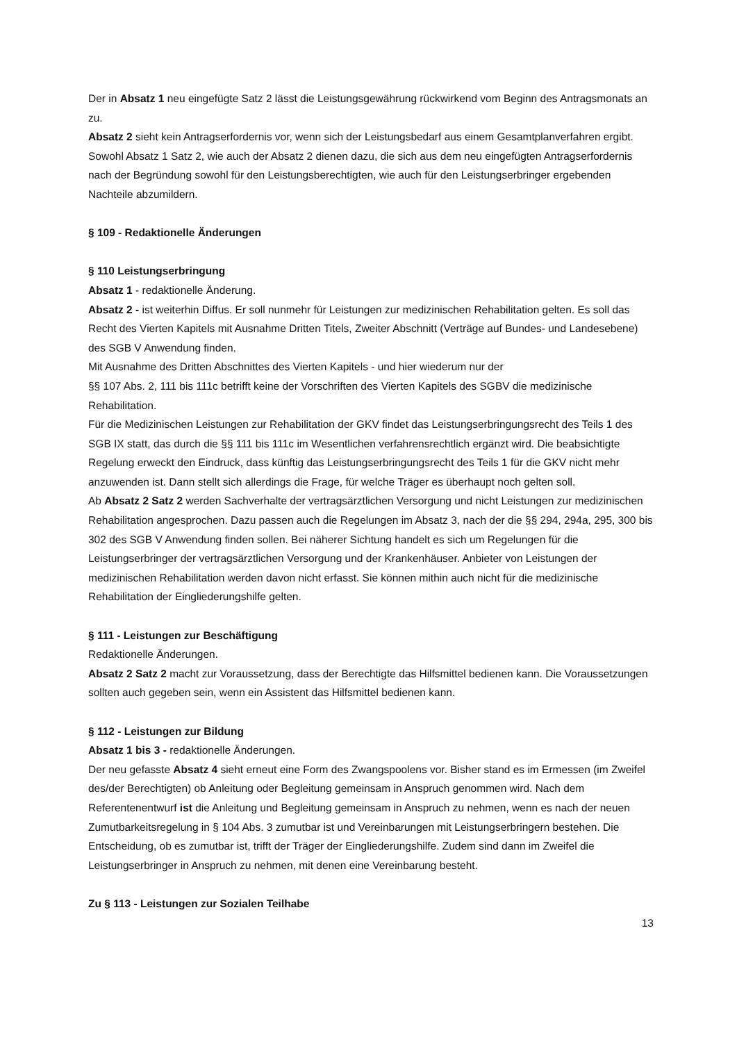Der in Absatz 1 neu eingefügte Satz 2 lässt die Leistungsgewährung rückwirkend vom Beginn des Antragsmonats an zu.
Absatz 2 sieht kein Antragserfordernis vor, wenn sich der Leistungsbedarf aus einem Gesamtplanverfahren ergibt. Sowohl Absatz 1 Satz 2, wie auch der Absatz 2 dienen dazu, die sich aus dem neu eingefügten Antragserfordernis nach der Begründung sowohl für den Leistungsberechtigten, wie auch für den Leistungserbringer ergebenden Nachteile abzumildern.
§ 109 - Redaktionelle Änderungen
§ 110 Leistungserbringung
Absatz 1 - redaktionelle Änderung.
Absatz 2 - ist weiterhin Diffus. Er soll nunmehr für Leistungen zur medizinischen Rehabilitation gelten. Es soll das Recht des Vierten Kapitels mit Ausnahme Dritten Titels, Zweiter Abschnitt (Verträge auf Bundes- und Landesebene) des SGB V Anwendung finden.
Mit Ausnahme des Dritten Abschnittes des Vierten Kapitels - und hier wiederum nur der
§§ 107 Abs. 2, 111 bis 111c betrifft keine der Vorschriften des Vierten Kapitels des SGBV die medizinische Rehabilitation.
Für die Medizinischen Leistungen zur Rehabilitation der GKV findet das Leistungserbringungsrecht des Teils 1 des SGB IX statt, das durch die §§ 111 bis 111c im Wesentlichen verfahrensrechtlich ergänzt wird. Die beabsichtigte Regelung erweckt den Eindruck, dass künftig das Leistungserbringungsrecht des Teils 1 für die GKV nicht mehr anzuwenden ist. Dann stellt sich allerdings die Frage, für welche Träger es überhaupt noch gelten soll.
Ab Absatz 2 Satz 2 werden Sachverhalte der vertragsärztlichen Versorgung und nicht Leistungen zur medizinischen Rehabilitation angesprochen. Dazu passen auch die Regelungen im Absatz 3, nach der die §§ 294, 294a, 295, 300 bis 302 des SGB V Anwendung finden sollen. Bei näherer Sichtung handelt es sich um Regelungen für die Leistungserbringer der vertragsärztlichen Versorgung und der Krankenhäuser. Anbieter von Leistungen der medizinischen Rehabilitation werden davon nicht erfasst. Sie können mithin auch nicht für die medizinische Rehabilitation der Eingliederungshilfe gelten.
§ 111 - Leistungen zur Beschäftigung
Redaktionelle Änderungen.
Absatz 2 Satz 2 macht zur Voraussetzung, dass der Berechtigte das Hilfsmittel bedienen kann. Die Voraussetzungen sollten auch gegeben sein, wenn ein Assistent das Hilfsmittel bedienen kann.
§ 112 - Leistungen zur Bildung
Absatz 1 bis 3 - redaktionelle Änderungen.
Der neu gefasste Absatz 4 sieht erneut eine Form des Zwangspoolens vor. Bisher stand es im Ermessen (im Zweifel des/der Berechtigten) ob Anleitung oder Begleitung gemeinsam in Anspruch genommen wird. Nach dem Referentenentwurf ist die Anleitung und Begleitung gemeinsam in Anspruch zu nehmen, wenn es nach der neuen Zumutbarkeitsregelung in § 104 Abs. 3 zumutbar ist und Vereinbarungen mit Leistungserbringern bestehen. Die Entscheidung, ob es zumutbar ist, trifft der Träger der Eingliederungshilfe. Zudem sind dann im Zweifel die Leistungserbringer in Anspruch zu nehmen, mit denen eine Vereinbarung besteht.
Zu § 113 - Leistungen zur Sozialen Teilhabe
13